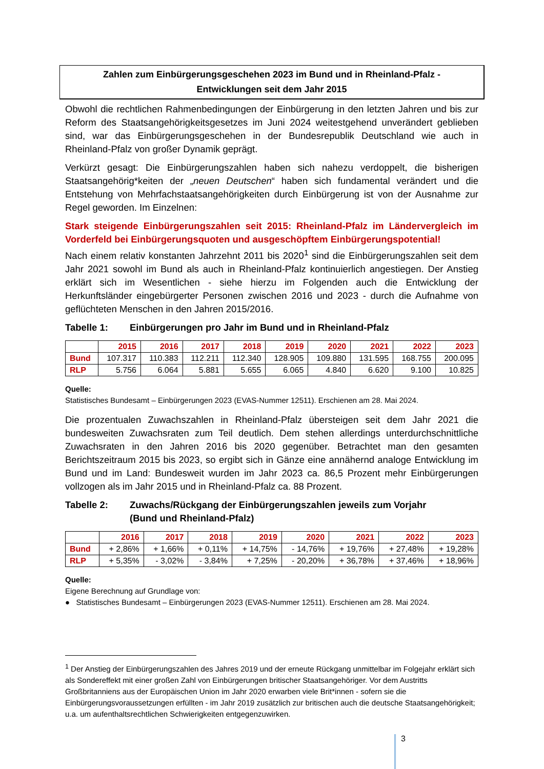Zahlen zum Einbürgerungsgeschehen 2023 im Bund und in Rheinland-Pfalz -
Entwicklungen seit dem Jahr 2015
Obwohl die rechtlichen Rahmenbedingungen der Einbürgerung in den letzten Jahren und bis zur Reform des Staatsangehörigkeitsgesetzes im Juni 2024 weitestgehend unverändert geblieben sind, war das Einbürgerungsgeschehen in der Bundesrepublik Deutschland wie auch in Rheinland-Pfalz von großer Dynamik geprägt.
Verkürzt gesagt: Die Einbürgerungszahlen haben sich nahezu verdoppelt, die bisherigen Staatsangehörig*keiten der „neuen Deutschen“ haben sich fundamental verändert und die Entstehung von Mehrfachstaatsangehörigkeiten durch Einbürgerung ist von der Ausnahme zur Regel geworden. Im Einzelnen:
Stark steigende Einbürgerungszahlen seit 2015: Rheinland-Pfalz im Ländervergleich im Vorderfeld bei Einbürgerungsquoten und ausgeschöpftem Einbürgerungspotential!
Nach einem relativ konstanten Jahrzehnt 2011 bis 2020<sup>1</sup> sind die Einbürgerungszahlen seit dem Jahr 2021 sowohl im Bund als auch in Rheinland-Pfalz kontinuierlich angestiegen. Der Anstieg erklärt sich im Wesentlichen - siehe hierzu im Folgenden auch die Entwicklung der Herkunftsländer eingebürgerter Personen zwischen 2016 und 2023 - durch die Aufnahme von geflüchteten Menschen in den Jahren 2015/2016.
Tabelle 1: Einbürgerungen pro Jahr im Bund und in Rheinland-Pfalz
| | 2015 | 2016 | 2017 | 2018 | 2019 | 2020 | 2021 | 2022 | 2023 |
| --- | --- | --- | --- | --- | --- | --- | --- | --- | --- |
| Bund | 107.317 | 110.383 | 112.211 | 112.340 | 128.905 | 109.880 | 131.595 | 168.755 | 200.095 |
| RLP | 5.756 | 6.064 | 5.881 | 5.655 | 6.065 | 4.840 | 6.620 | 9.100 | 10.825 |
Quelle:
Statistisches Bundesamt – Einbürgerungen 2023 (EVAS-Nummer 12511). Erschienen am 28. Mai 2024.
Die prozentualen Zuwachszahlen in Rheinland-Pfalz übersteigen seit dem Jahr 2021 die bundesweiten Zuwachsraten zum Teil deutlich. Dem stehen allerdings unterdurchschnittliche Zuwachsraten in den Jahren 2016 bis 2020 gegenüber. Betrachtet man den gesamten Berichtszeitraum 2015 bis 2023, so ergibt sich in Gänze eine annähernd analoge Entwicklung im Bund und im Land: Bundesweit wurden im Jahr 2023 ca. 86,5 Prozent mehr Einbürgerungen vollzogen als im Jahr 2015 und in Rheinland-Pfalz ca. 88 Prozent.
Tabelle 2: Zuwachs/Rückgang der Einbürgerungszahlen jeweils zum Vorjahr
(Bund und Rheinland-Pfalz)
| | 2016 | 2017 | 2018 | 2019 | 2020 | 2021 | 2022 | 2023 |
| --- | --- | --- | --- | --- | --- | --- | --- | --- |
| Bund | + 2,86% | + 1,66% | + 0,11% | + 14,75% | - 14,76% | + 19,76% | + 27,48% | + 19,28% |
| RLP | + 5,35% | - 3,02% | - 3,84% | + 7,25% | - 20,20% | + 36,78% | + 37,46% | + 18,96% |
Quelle:
Eigene Berechnung auf Grundlage von:
● Statistisches Bundesamt – Einbürgerungen 2023 (EVAS-Nummer 12511). Erschienen am 28. Mai 2024.
<sup>1</sup> Der Anstieg der Einbürgerungszahlen des Jahres 2019 und der erneute Rückgang unmittelbar im Folgejahr erklärt sich als Sondereffekt mit einer großen Zahl von Einbürgerungen britischer Staatsangehöriger. Vor dem Austritts Großbritanniens aus der Europäischen Union im Jahr 2020 erwarben viele Brit*innen - sofern sie die Einbürgerungsvoraussetzungen erfüllten - im Jahr 2019 zusätzlich zur britischen auch die deutsche Staatsangehörigkeit; u.a. um aufenthaltsrechtlichen Schwierigkeiten entgegenzuwirken.
3